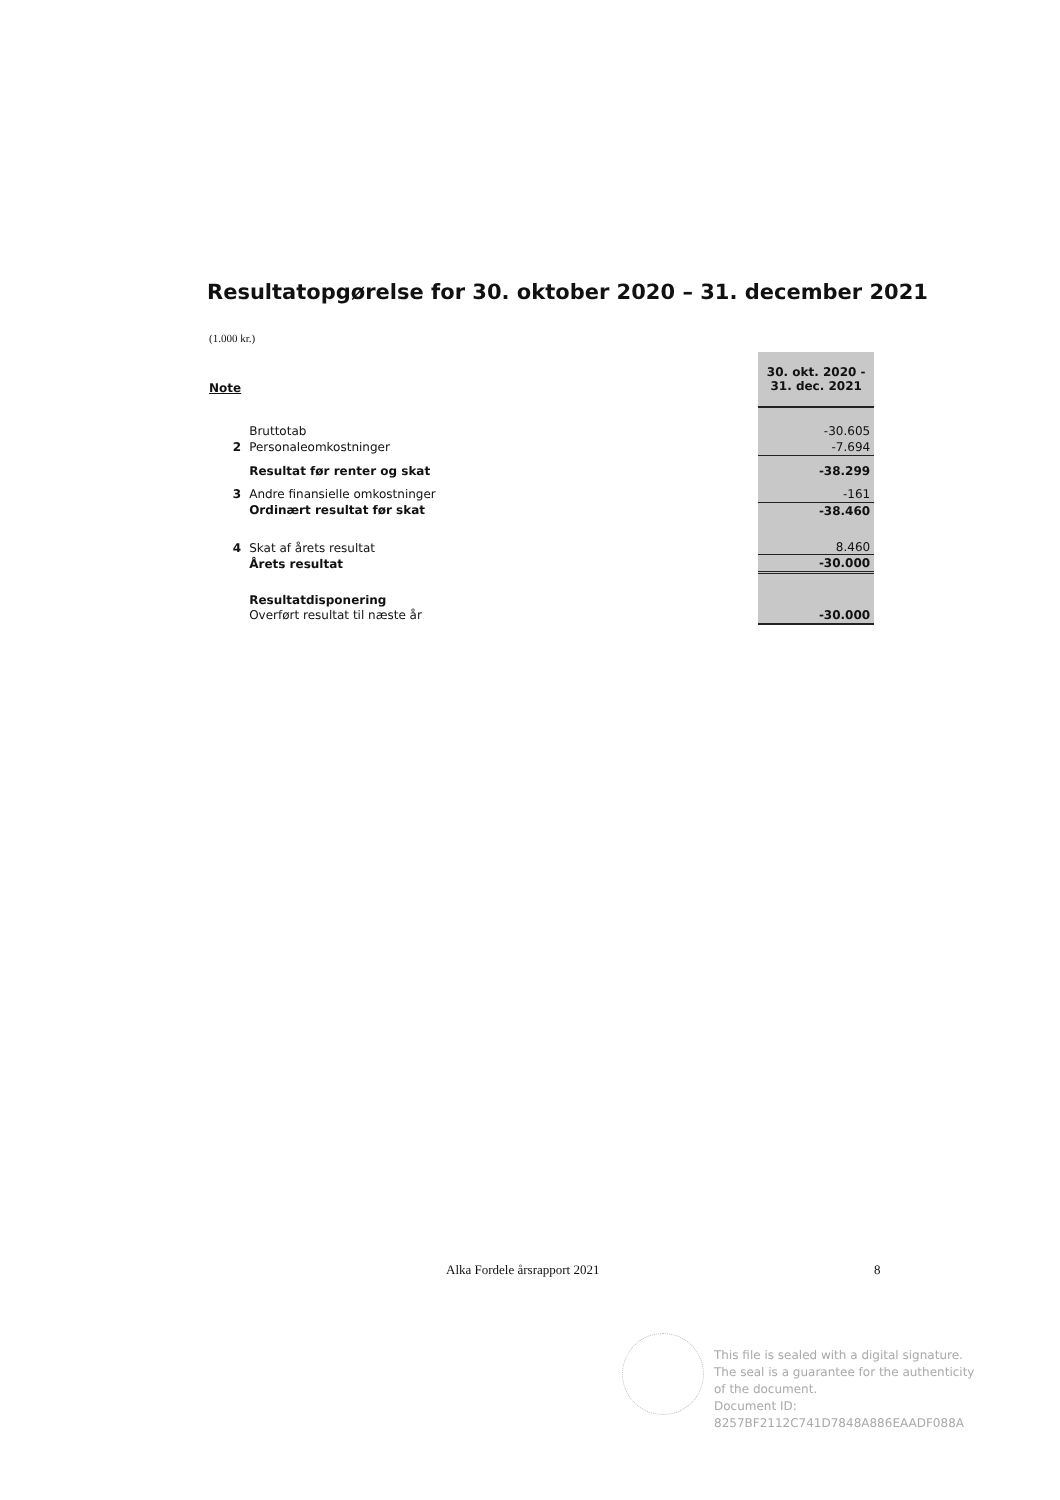Resultatopgørelse for 30. oktober 2020 – 31. december 2021
(1.000 kr.)
| Note | | 30. okt. 2020 - 31. dec. 2021 |
| --- | --- | --- |
| | Bruttotab | -30.605 |
| 2 | Personaleomkostninger | -7.694 |
| | Resultat før renter og skat | -38.299 |
| 3 | Andre finansielle omkostninger | -161 |
| | Ordinært resultat før skat | -38.460 |
| 4 | Skat af årets resultat | 8.460 |
| | Årets resultat | -30.000 |
| | Resultatdisponering | |
| | Overført resultat til næste år | -30.000 |
Alka Fordele årsrapport 2021 8
This file is sealed with a digital signature.
The seal is a guarantee for the authenticity
of the document.
Document ID:
8257BF2112C741D7848A886EAADF088A